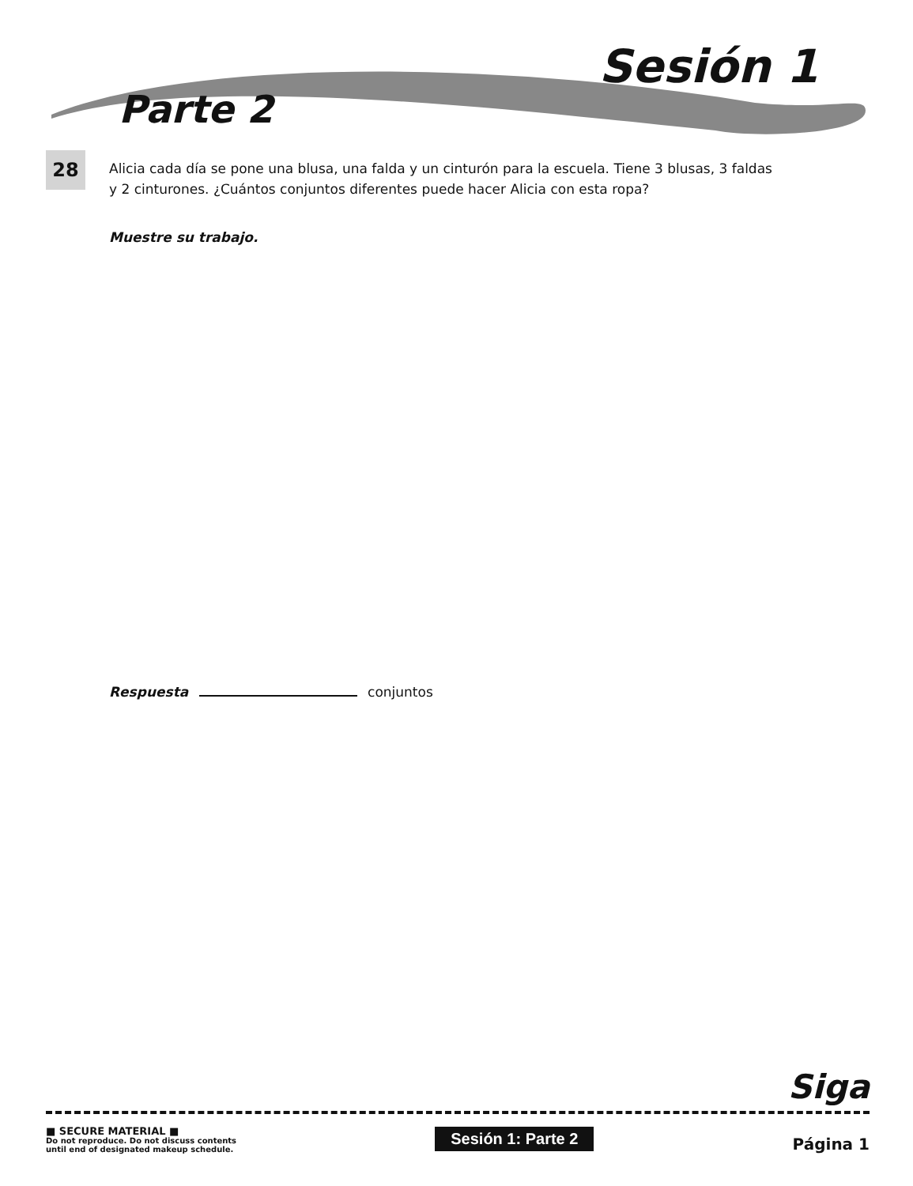Sesión 1
Parte 2
28
Alicia cada día se pone una blusa, una falda y un cinturón para la escuela. Tiene 3 blusas, 3 faldas y 2 cinturones. ¿Cuántos conjuntos diferentes puede hacer Alicia con esta ropa?
Muestre su trabajo.
Respuesta conjuntos
Siga
■ SECURE MATERIAL ■
Do not reproduce. Do not discuss contents
until end of designated makeup schedule.
Sesión 1: Parte 2
Página 1